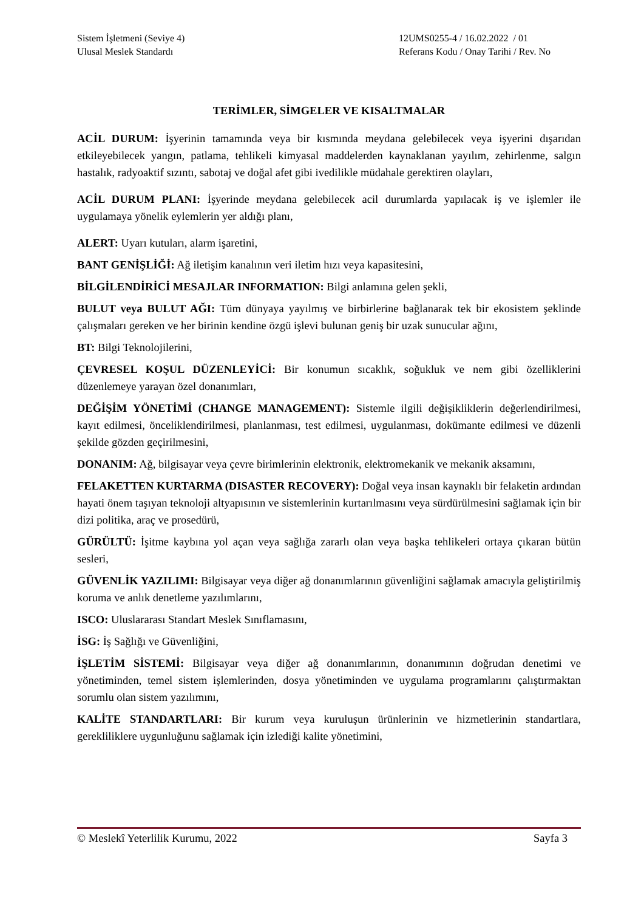Sistem İşletmeni (Seviye 4)
Ulusal Meslek Standardı
12UMS0255-4 / 16.02.2022 / 01
Referans Kodu / Onay Tarihi / Rev. No
TERİMLER, SİMGELER VE KISALTMALAR
ACİL DURUM: İşyerinin tamamında veya bir kısmında meydana gelebilecek veya işyerini dışarıdan etkileyebilecek yangın, patlama, tehlikeli kimyasal maddelerden kaynaklanan yayılım, zehirlenme, salgın hastalık, radyoaktif sızıntı, sabotaj ve doğal afet gibi ivedilikle müdahale gerektiren olayları,
ACİL DURUM PLANI: İşyerinde meydana gelebilecek acil durumlarda yapılacak iş ve işlemler ile uygulamaya yönelik eylemlerin yer aldığı planı,
ALERT: Uyarı kutuları, alarm işaretini,
BANT GENİŞLİĞİ: Ağ iletişim kanalının veri iletim hızı veya kapasitesini,
BİLGİLENDİRİCİ MESAJLAR INFORMATION: Bilgi anlamına gelen şekli,
BULUT veya BULUT AĞI: Tüm dünyaya yayılmış ve birbirlerine bağlanarak tek bir ekosistem şeklinde çalışmaları gereken ve her birinin kendine özgü işlevi bulunan geniş bir uzak sunucular ağını,
BT: Bilgi Teknolojilerini,
ÇEVRESEL KOŞUL DÜZENLEYİCİ: Bir konumun sıcaklık, soğukluk ve nem gibi özelliklerini düzenlemeye yarayan özel donanımları,
DEĞİŞİM YÖNETİMİ (CHANGE MANAGEMENT): Sistemle ilgili değişikliklerin değerlendirilmesi, kayıt edilmesi, önceliklendirilmesi, planlanması, test edilmesi, uygulanması, dokümante edilmesi ve düzenli şekilde gözden geçirilmesini,
DONANIM: Ağ, bilgisayar veya çevre birimlerinin elektronik, elektromekanik ve mekanik aksamını,
FELAKETTEN KURTARMA (DISASTER RECOVERY): Doğal veya insan kaynaklı bir felaketin ardından hayati önem taşıyan teknoloji altyapısının ve sistemlerinin kurtarılmasını veya sürdürülmesini sağlamak için bir dizi politika, araç ve prosedürü,
GÜRÜLTÜ: İşitme kaybına yol açan veya sağlığa zararlı olan veya başka tehlikeleri ortaya çıkaran bütün sesleri,
GÜVENLİK YAZILIMI: Bilgisayar veya diğer ağ donanımlarının güvenliğini sağlamak amacıyla geliştirilmiş koruma ve anlık denetleme yazılımlarını,
ISCO: Uluslararası Standart Meslek Sınıflamasını,
İSG: İş Sağlığı ve Güvenliğini,
İŞLETİM SİSTEMİ: Bilgisayar veya diğer ağ donanımlarının, donanımının doğrudan denetimi ve yönetiminden, temel sistem işlemlerinden, dosya yönetiminden ve uygulama programlarını çalıştırmaktan sorumlu olan sistem yazılımını,
KALİTE STANDARTLARI: Bir kurum veya kuruluşun ürünlerinin ve hizmetlerinin standartlara, gerekliliklere uygunluğunu sağlamak için izlediği kalite yönetimini,
© Meslekî Yeterlilik Kurumu, 2022 Sayfa 3